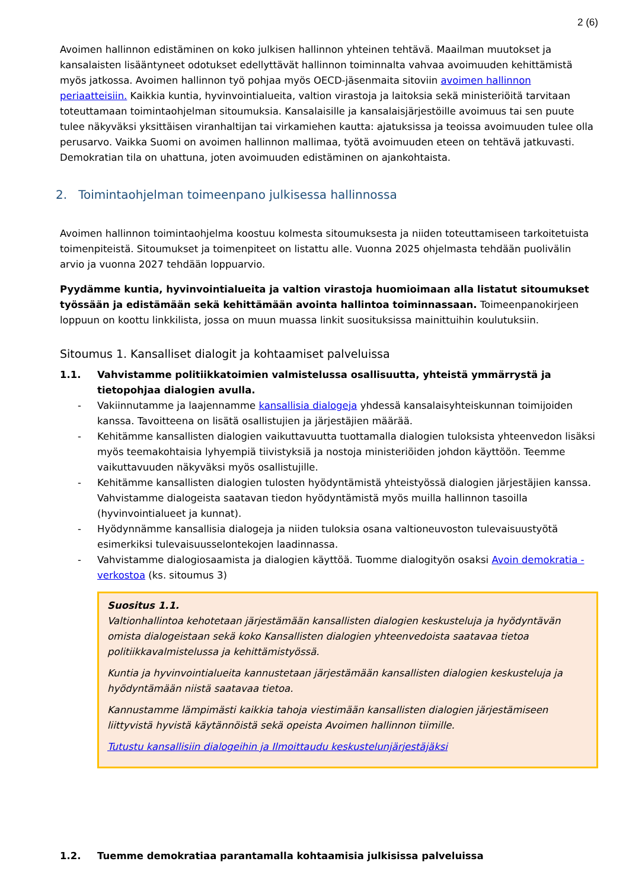2 (6)
Avoimen hallinnon edistäminen on koko julkisen hallinnon yhteinen tehtävä. Maailman muutokset ja kansalaisten lisääntyneet odotukset edellyttävät hallinnon toiminnalta vahvaa avoimuuden kehittämistä myös jatkossa. Avoimen hallinnon työ pohjaa myös OECD-jäsenmaita sitoviin avoimen hallinnon periaatteisiin. Kaikkia kuntia, hyvinvointialueita, valtion virastoja ja laitoksia sekä ministeriöitä tarvitaan toteuttamaan toimintaohjelman sitoumuksia. Kansalaisille ja kansalaisjärjestöille avoimuus tai sen puute tulee näkyväksi yksittäisen viranhaltijan tai virkamiehen kautta: ajatuksissa ja teoissa avoimuuden tulee olla perusarvo. Vaikka Suomi on avoimen hallinnon mallimaa, työtä avoimuuden eteen on tehtävä jatkuvasti. Demokratian tila on uhattuna, joten avoimuuden edistäminen on ajankohtaista.
2. Toimintaohjelman toimeenpano julkisessa hallinnossa
Avoimen hallinnon toimintaohjelma koostuu kolmesta sitoumuksesta ja niiden toteuttamiseen tarkoitetuista toimenpiteistä. Sitoumukset ja toimenpiteet on listattu alle. Vuonna 2025 ohjelmasta tehdään puolivälin arvio ja vuonna 2027 tehdään loppuarvio.
Pyydämme kuntia, hyvinvointialueita ja valtion virastoja huomioimaan alla listatut sitoumukset työssään ja edistämään sekä kehittämään avointa hallintoa toiminnassaan. Toimeenpanokirjeen loppuun on koottu linkkilista, jossa on muun muassa linkit suosituksissa mainittuihin koulutuksiin.
Sitoumus 1. Kansalliset dialogit ja kohtaamiset palveluissa
1.1. Vahvistamme politiikkatoimien valmistelussa osallisuutta, yhteistä ymmärrystä ja tietopohjaa dialogien avulla.
- Vakiinnutamme ja laajennamme kansallisia dialogeja yhdessä kansalaisyhteiskunnan toimijoiden kanssa. Tavoitteena on lisätä osallistujien ja järjestäjien määrää.
- Kehitämme kansallisten dialogien vaikuttavuutta tuottamalla dialogien tuloksista yhteenvedon lisäksi myös teemakohtaisia lyhyempiä tiivistyksiä ja nostoja ministeriöiden johdon käyttöön. Teemme vaikuttavuuden näkyväksi myös osallistujille.
- Kehitämme kansallisten dialogien tulosten hyödyntämistä yhteistyössä dialogien järjestäjien kanssa. Vahvistamme dialogeista saatavan tiedon hyödyntämistä myös muilla hallinnon tasoilla (hyvinvointialueet ja kunnat).
- Hyödynnämme kansallisia dialogeja ja niiden tuloksia osana valtioneuvoston tulevaisuustyötä esimerkiksi tulevaisuusselontekojen laadinnassa.
- Vahvistamme dialogiosaamista ja dialogien käyttöä. Tuomme dialogityön osaksi Avoin demokratia -verkostoa (ks. sitoumus 3)
Suositus 1.1.
Valtionhallintoa kehotetaan järjestämään kansallisten dialogien keskusteluja ja hyödyntävän omista dialogeistaan sekä koko Kansallisten dialogien yhteenvedoista saatavaa tietoa politiikkavalmistelussa ja kehittämistyössä.
Kuntia ja hyvinvointialueita kannustetaan järjestämään kansallisten dialogien keskusteluja ja hyödyntämään niistä saatavaa tietoa.
Kannustamme lämpimästi kaikkia tahoja viestimään kansallisten dialogien järjestämiseen liittyvistä hyvistä käytännöistä sekä opeista Avoimen hallinnon tiimille.
Tutustu kansallisiin dialogeihin ja Ilmoittaudu keskustelunjärjestäjäksi
1.2. Tuemme demokratiaa parantamalla kohtaamisia julkisissa palveluissa